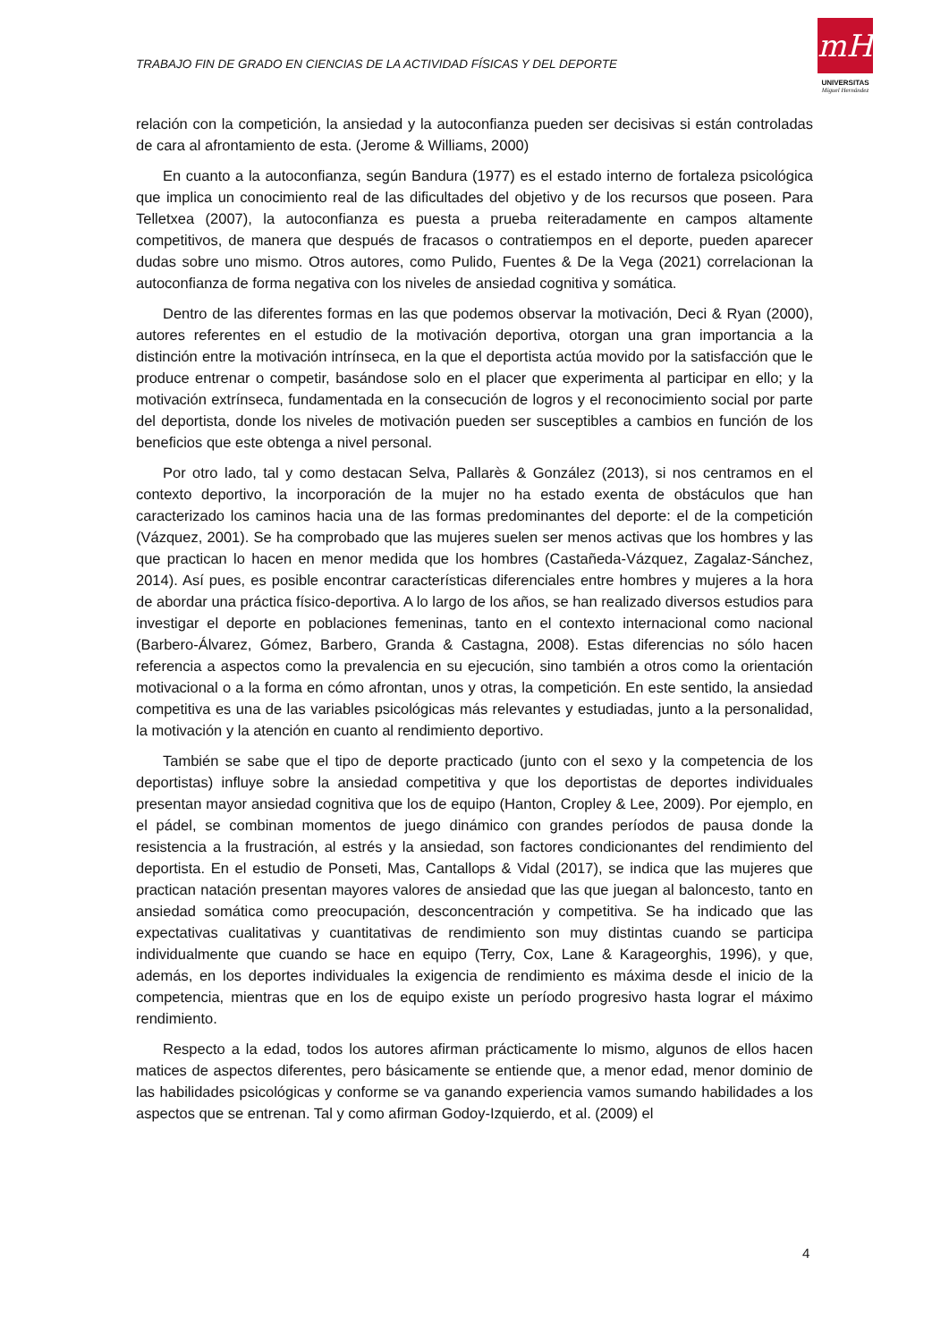TRABAJO FIN DE GRADO EN CIENCIAS DE LA ACTIVIDAD FÍSICAS Y DEL DEPORTE
mH
UNIVERSITAS
Miguel Hernández
relación con la competición, la ansiedad y la autoconfianza pueden ser decisivas si están controladas de cara al afrontamiento de esta. (Jerome & Williams, 2000)
En cuanto a la autoconfianza, según Bandura (1977) es el estado interno de fortaleza psicológica que implica un conocimiento real de las dificultades del objetivo y de los recursos que poseen. Para Telletxea (2007), la autoconfianza es puesta a prueba reiteradamente en campos altamente competitivos, de manera que después de fracasos o contratiempos en el deporte, pueden aparecer dudas sobre uno mismo. Otros autores, como Pulido, Fuentes & De la Vega (2021) correlacionan la autoconfianza de forma negativa con los niveles de ansiedad cognitiva y somática.
Dentro de las diferentes formas en las que podemos observar la motivación, Deci & Ryan (2000), autores referentes en el estudio de la motivación deportiva, otorgan una gran importancia a la distinción entre la motivación intrínseca, en la que el deportista actúa movido por la satisfacción que le produce entrenar o competir, basándose solo en el placer que experimenta al participar en ello; y la motivación extrínseca, fundamentada en la consecución de logros y el reconocimiento social por parte del deportista, donde los niveles de motivación pueden ser susceptibles a cambios en función de los beneficios que este obtenga a nivel personal.
Por otro lado, tal y como destacan Selva, Pallarès & González (2013), si nos centramos en el contexto deportivo, la incorporación de la mujer no ha estado exenta de obstáculos que han caracterizado los caminos hacia una de las formas predominantes del deporte: el de la competición (Vázquez, 2001). Se ha comprobado que las mujeres suelen ser menos activas que los hombres y las que practican lo hacen en menor medida que los hombres (Castañeda-Vázquez, Zagalaz-Sánchez, 2014). Así pues, es posible encontrar características diferenciales entre hombres y mujeres a la hora de abordar una práctica físico-deportiva. A lo largo de los años, se han realizado diversos estudios para investigar el deporte en poblaciones femeninas, tanto en el contexto internacional como nacional (Barbero-Álvarez, Gómez, Barbero, Granda & Castagna, 2008). Estas diferencias no sólo hacen referencia a aspectos como la prevalencia en su ejecución, sino también a otros como la orientación motivacional o a la forma en cómo afrontan, unos y otras, la competición. En este sentido, la ansiedad competitiva es una de las variables psicológicas más relevantes y estudiadas, junto a la personalidad, la motivación y la atención en cuanto al rendimiento deportivo.
También se sabe que el tipo de deporte practicado (junto con el sexo y la competencia de los deportistas) influye sobre la ansiedad competitiva y que los deportistas de deportes individuales presentan mayor ansiedad cognitiva que los de equipo (Hanton, Cropley & Lee, 2009). Por ejemplo, en el pádel, se combinan momentos de juego dinámico con grandes períodos de pausa donde la resistencia a la frustración, al estrés y la ansiedad, son factores condicionantes del rendimiento del deportista. En el estudio de Ponseti, Mas, Cantallops & Vidal (2017), se indica que las mujeres que practican natación presentan mayores valores de ansiedad que las que juegan al baloncesto, tanto en ansiedad somática como preocupación, desconcentración y competitiva. Se ha indicado que las expectativas cualitativas y cuantitativas de rendimiento son muy distintas cuando se participa individualmente que cuando se hace en equipo (Terry, Cox, Lane & Karageorghis, 1996), y que, además, en los deportes individuales la exigencia de rendimiento es máxima desde el inicio de la competencia, mientras que en los de equipo existe un período progresivo hasta lograr el máximo rendimiento.
Respecto a la edad, todos los autores afirman prácticamente lo mismo, algunos de ellos hacen matices de aspectos diferentes, pero básicamente se entiende que, a menor edad, menor dominio de las habilidades psicológicas y conforme se va ganando experiencia vamos sumando habilidades a los aspectos que se entrenan. Tal y como afirman Godoy-Izquierdo, et al. (2009) el
4